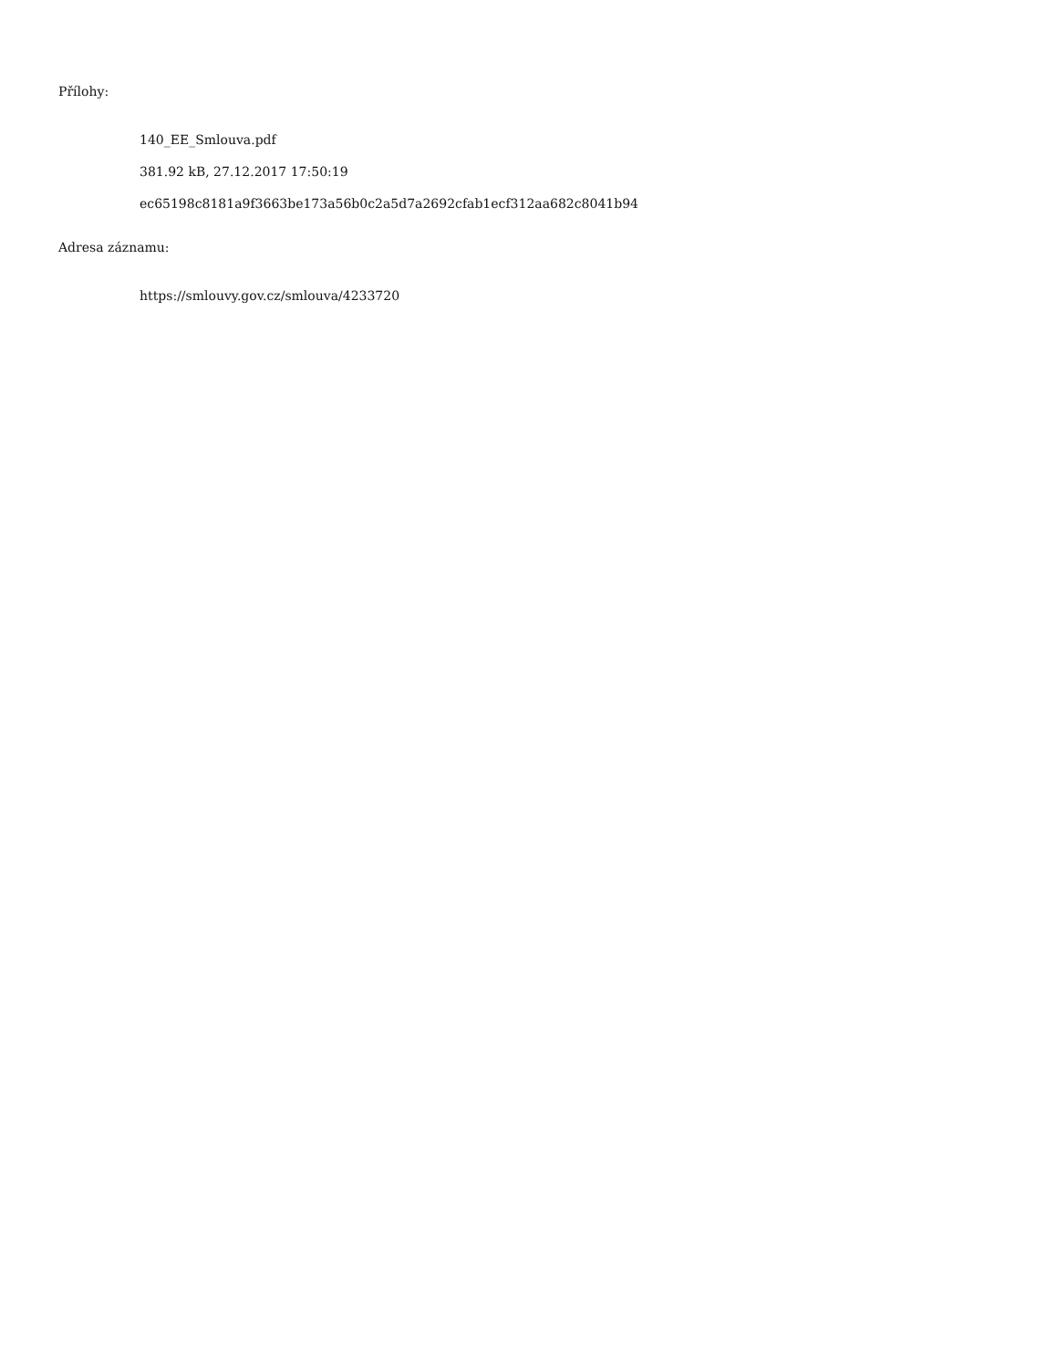Přílohy:
140_EE_Smlouva.pdf
381.92 kB, 27.12.2017 17:50:19
ec65198c8181a9f3663be173a56b0c2a5d7a2692cfab1ecf312aa682c8041b94
Adresa záznamu:
https://smlouvy.gov.cz/smlouva/4233720